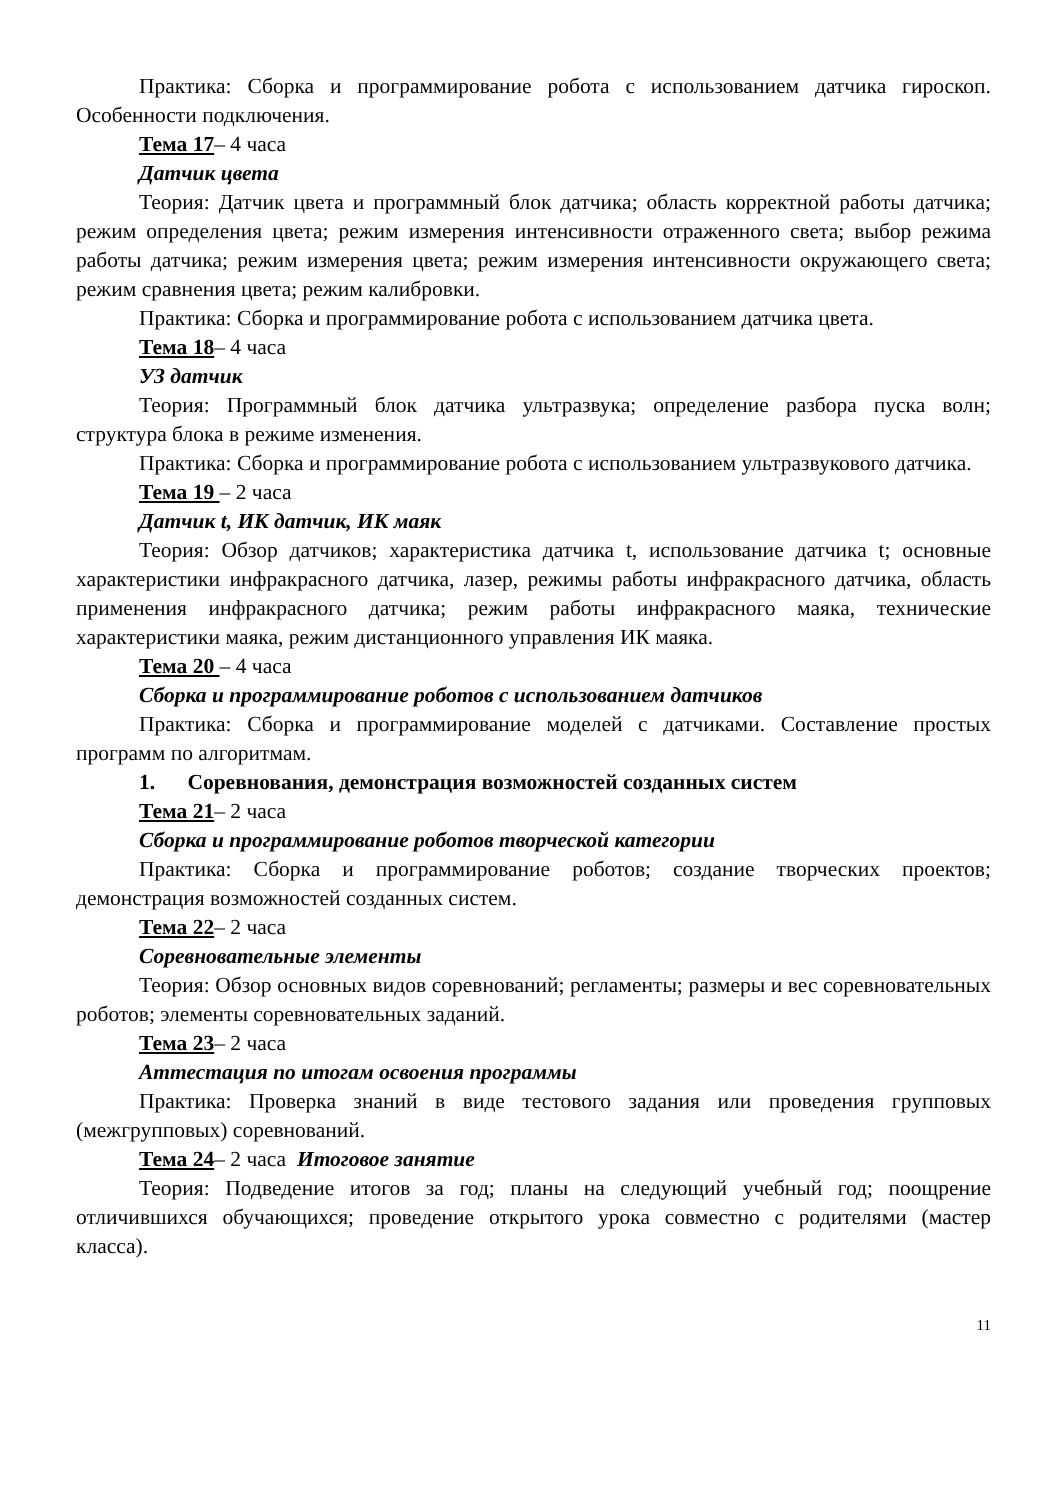Практика: Сборка и программирование робота с использованием датчика гироскоп. Особенности подключения.
Тема 17– 4 часа
Датчик цвета
Теория: Датчик цвета и программный блок датчика; область корректной работы датчика; режим определения цвета; режим измерения интенсивности отраженного света; выбор режима работы датчика; режим измерения цвета; режим измерения интенсивности окружающего света; режим сравнения цвета; режим калибровки.
Практика: Сборка и программирование робота с использованием датчика цвета.
Тема 18– 4 часа
УЗ датчик
Теория: Программный блок датчика ультразвука; определение разбора пуска волн; структура блока в режиме изменения.
Практика: Сборка и программирование робота с использованием ультразвукового датчика.
Тема 19 – 2 часа
Датчик t, ИК датчик, ИК маяк
Теория: Обзор датчиков; характеристика датчика t, использование датчика t; основные характеристики инфракрасного датчика, лазер, режимы работы инфракрасного датчика, область применения инфракрасного датчика; режим работы инфракрасного маяка, технические характеристики маяка, режим дистанционного управления ИК маяка.
Тема 20 – 4 часа
Сборка и программирование роботов с использованием датчиков
Практика: Сборка и программирование моделей с датчиками. Составление простых программ по алгоритмам.
1. Соревнования, демонстрация возможностей созданных систем
Тема 21– 2 часа
Сборка и программирование роботов творческой категории
Практика: Сборка и программирование роботов; создание творческих проектов; демонстрация возможностей созданных систем.
Тема 22– 2 часа
Соревновательные элементы
Теория: Обзор основных видов соревнований; регламенты; размеры и вес соревновательных роботов; элементы соревновательных заданий.
Тема 23– 2 часа
Аттестация по итогам освоения программы
Практика: Проверка знаний в виде тестового задания или проведения групповых (межгрупповых) соревнований.
Тема 24– 2 часа Итоговое занятие
Теория: Подведение итогов за год; планы на следующий учебный год; поощрение отличившихся обучающихся; проведение открытого урока совместно с родителями (мастер класса).
11